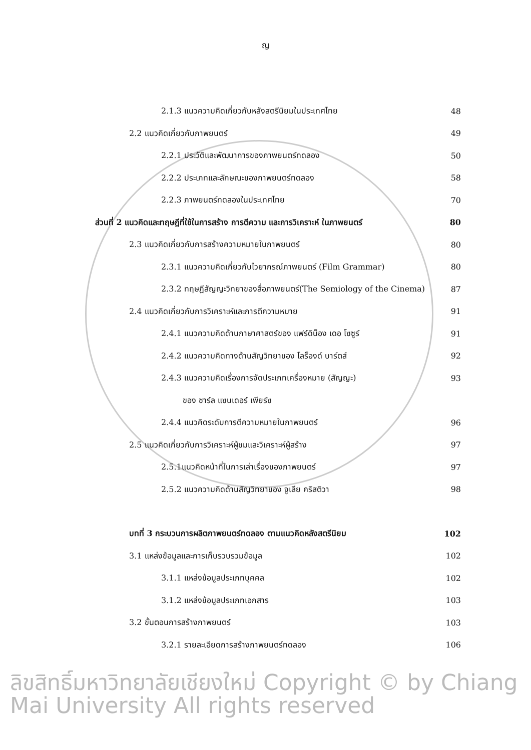ญ
2.1.3 แนวความคิดเกี่ยวกับหลังสตรีนิยมในประเทศไทย 48
2.2 แนวคิดเกี่ยวกับภาพยนตร์ 49
2.2.1 ประวัติและพัฒนาการของภาพยนตร์ทดลอง 50
2.2.2 ประเภทและลักษณะของภาพยนตร์ทดลอง 58
2.2.3 ภาพยนตร์ทดลองในประเทศไทย 70
ส่วนที่ 2 แนวคิดและทฤษฎีที่ใช้ในการสร้าง การตีความ และการวิเคราะห์ ในภาพยนตร์ 80
2.3 แนวคิดเกี่ยวกับการสร้างความหมายในภาพยนตร์ 80
2.3.1 แนวความคิดเกี่ยวกับไวยากรณ์ภาพยนตร์ (Film Grammar) 80
2.3.2 ทฤษฎีสัญญะวิทยาของสื่อภาพยนตร์(The Semiology of the Cinema) 87
2.4 แนวคิดเกี่ยวกับการวิเคราะห์และการตีความหมาย 91
2.4.1 แนวความคิดด้านภาษาศาสตร์ของ แฟร์ดิน็อง เดอ โซซูร์ 91
2.4.2 แนวความคิดทางด้านสัญวิทยาของ โลร็องด์ บาร์ตส์ 92
2.4.3 แนวความคิดเรื่องการจัดประเภทเครื่องหมาย (สัญญะ) 93
ของ ชาร์ล แซนเดอร์ เพียร์ซ
2.4.4 แนวคิดระดับการตีความหมายในภาพยนตร์ 96
2.5 แนวคิดเกี่ยวกับการวิเคราะห์ผู้ชมและวิเคราะห์ผู้สร้าง 97
2.5.1แนวคิดหน้าที่ในการเล่าเรื่องของภาพยนตร์ 97
2.5.2 แนวความคิดด้านสัญวิทยาของ จูเลีย คริสติวา 98
บทที่ 3 กระบวนการผลิตภาพยนตร์ทดลอง ตามแนวคิดหลังสตรีนิยม 102
3.1 แหล่งข้อมูลและการเก็บรวบรวมข้อมูล 102
3.1.1 แหล่งข้อมูลประเภทบุคคล 102
3.1.2 แหล่งข้อมูลประเภทเอกสาร 103
3.2 ขั้นตอนการสร้างภาพยนตร์ 103
3.2.1 รายละเอียดการสร้างภาพยนตร์ทดลอง 106
ลิขสิทธิ์มหาวิทยาลัยเชียงใหม่ Copyright © by Chiang Mai University All rights reserved